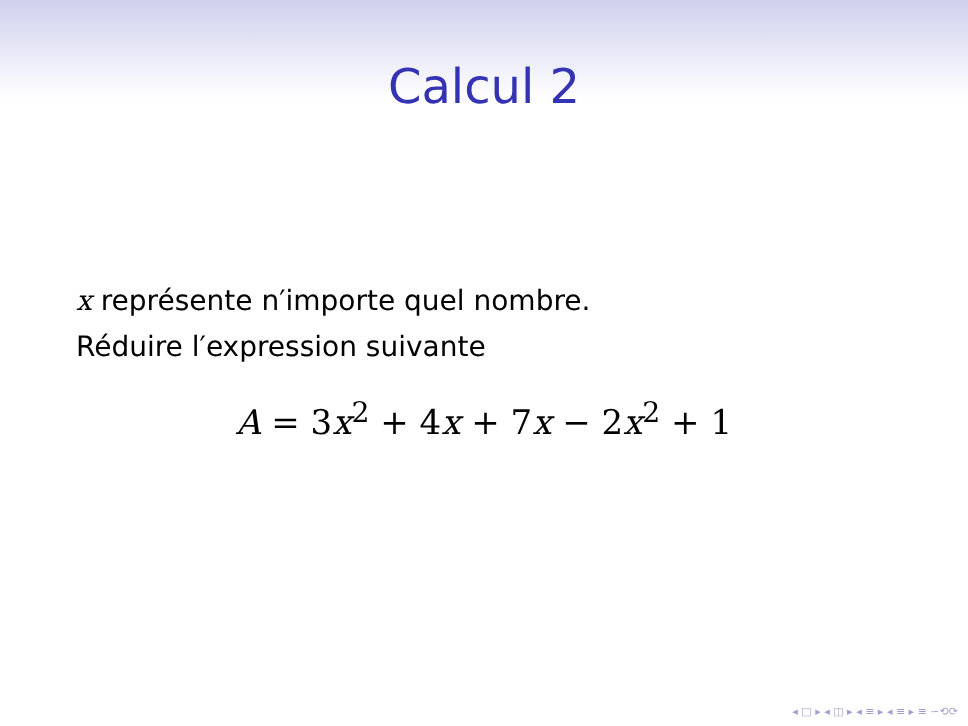Calcul 2
x représente n′importe quel nombre.
Réduire l′expression suivante
A = 3x<sup>2</sup> + 4x + 7x − 2x<sup>2</sup> + 1
◂ □ ▸ ◂ ◫ ▸ ◂ ≡ ▸ ◂ ≡ ▸ ≡ ∽⟲⟳